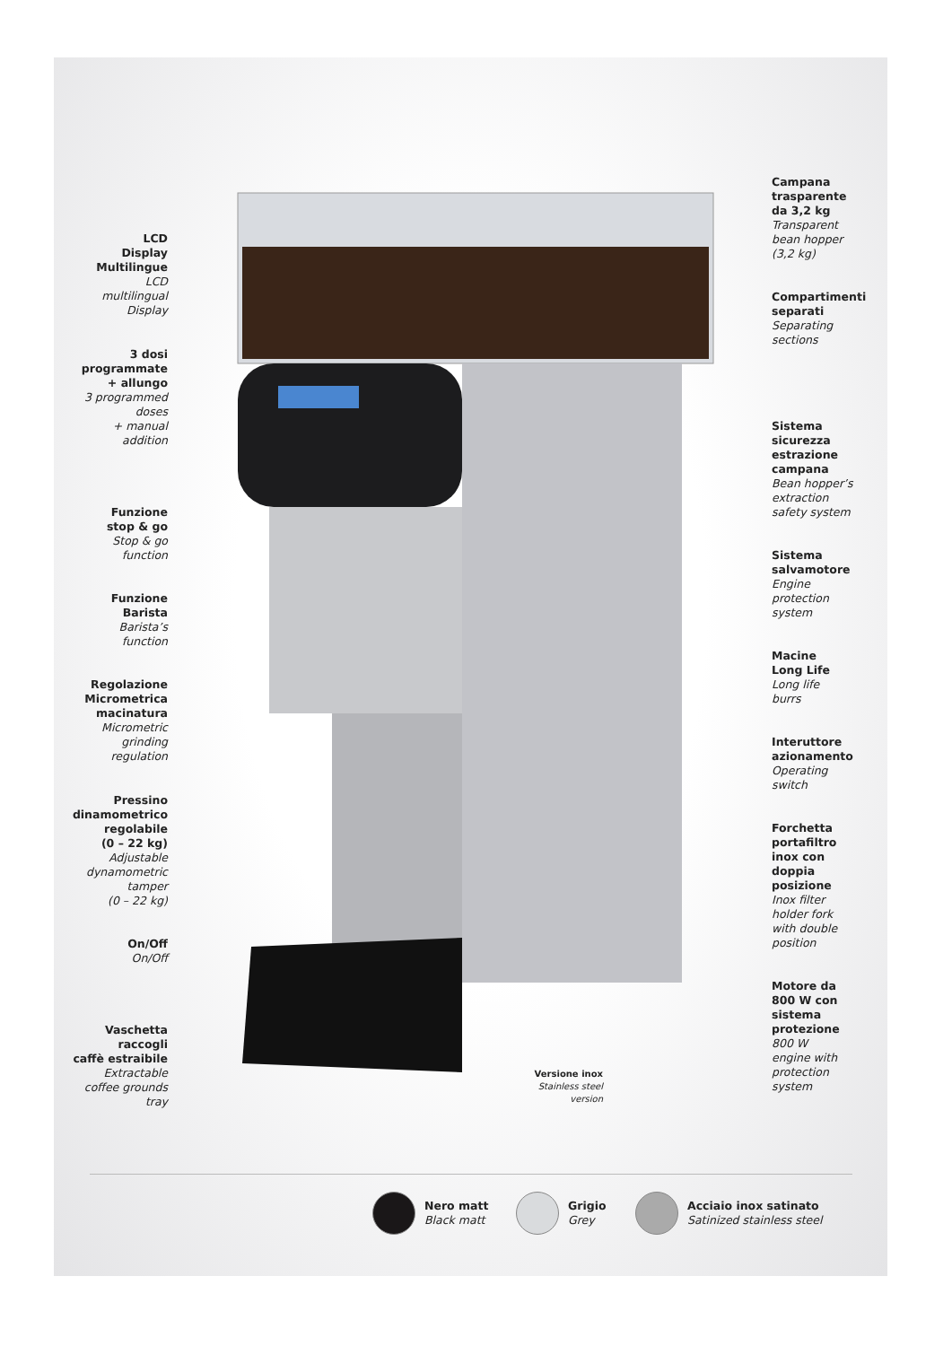LCD
Display
Multilingue
LCD
multilingual
Display
3 dosi
programmate
+ allungo
3 programmed
doses
+ manual
addition
Funzione
stop & go
Stop & go
function
Funzione
Barista
Barista’s
function
Regolazione
Micrometrica
macinatura
Micrometric
grinding
regulation
Pressino
dinamometrico
regolabile
(0 – 22 kg)
Adjustable
dynamometric
tamper
(0 – 22 kg)
On/Off
On/Off
Vaschetta
raccogli
caffè estraibile
Extractable
coffee grounds
tray
Campana
trasparente
da 3,2 kg
Transparent
bean hopper
(3,2 kg)
Compartimenti
separati
Separating
sections
Sistema
sicurezza
estrazione
campana
Bean hopper’s
extraction
safety system
Sistema
salvamotore
Engine
protection
system
Macine
Long Life
Long life
burrs
Interuttore
azionamento
Operating
switch
Forchetta
portafiltro
inox con
doppia
posizione
Inox filter
holder fork
with double
position
Motore da
800 W con
sistema
protezione
800 W
engine with
protection
system
Versione inox
Stainless steel version
Nero matt
Black matt
Grigio
Grey
Acciaio inox satinato
Satinized stainless steel